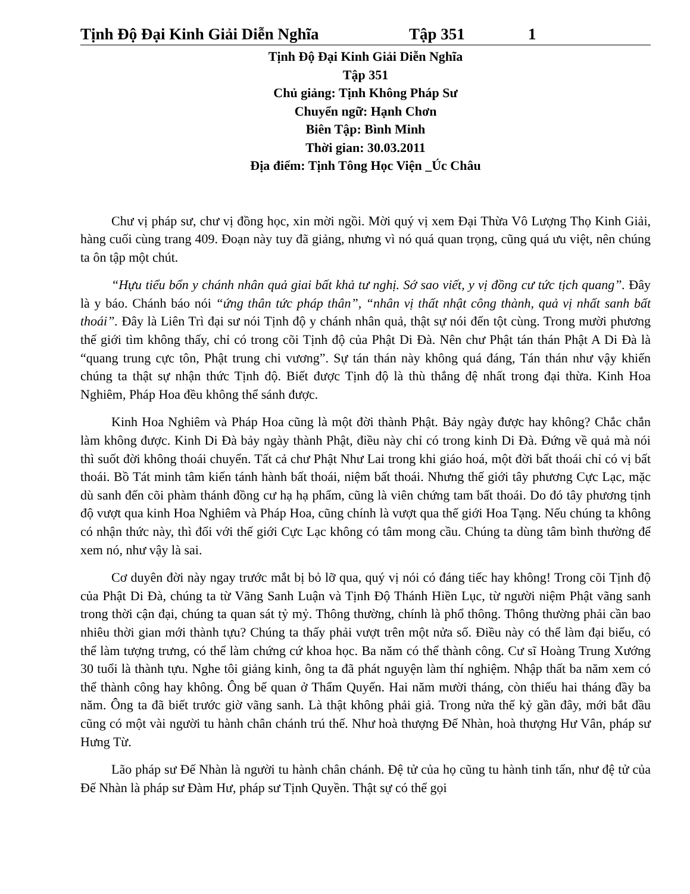Tịnh Độ Đại Kinh Giải Diễn Nghĩa Tập 351 1
Tịnh Độ Đại Kinh Giải Diễn Nghĩa
Tập 351
Chủ giảng: Tịnh Không Pháp Sư
Chuyển ngữ: Hạnh Chơn
Biên Tập: Bình Minh
Thời gian: 30.03.2011
Địa điểm: Tịnh Tông Học Viện _Úc Châu
Chư vị pháp sư, chư vị đồng học, xin mời ngồi. Mời quý vị xem Đại Thừa Vô Lượng Thọ Kinh Giải, hàng cuối cùng trang 409. Đoạn này tuy đã giảng, nhưng vì nó quá quan trọng, cũng quá ưu việt, nên chúng ta ôn tập một chút.
“Hựu tiểu bổn y chánh nhân quả giai bất khả tư nghị. Sớ sao viết, y vị đồng cư tức tịch quang”. Đây là y báo. Chánh báo nói “ứng thân tức pháp thân”, “nhân vị thất nhật công thành, quả vị nhất sanh bất thoái”. Đây là Liên Trì đại sư nói Tịnh độ y chánh nhân quả, thật sự nói đến tột cùng. Trong mười phương thế giới tìm không thấy, chỉ có trong cõi Tịnh độ của Phật Di Đà. Nên chư Phật tán thán Phật A Di Đà là “quang trung cực tôn, Phật trung chi vương”. Sự tán thán này không quá đáng, Tán thán như vậy khiến chúng ta thật sự nhận thức Tịnh độ. Biết được Tịnh độ là thù thắng đệ nhất trong đại thừa. Kinh Hoa Nghiêm, Pháp Hoa đều không thể sánh được.
Kinh Hoa Nghiêm và Pháp Hoa cũng là một đời thành Phật. Bảy ngày được hay không? Chắc chắn làm không được. Kinh Di Đà bảy ngày thành Phật, điều này chỉ có trong kinh Di Đà. Đứng về quả mà nói thì suốt đời không thoái chuyển. Tất cả chư Phật Như Lai trong khi giáo hoá, một đời bất thoái chỉ có vị bất thoái. Bồ Tát minh tâm kiến tánh hành bất thoái, niệm bất thoái. Nhưng thế giới tây phương Cực Lạc, mặc dù sanh đến cõi phàm thánh đồng cư hạ hạ phẩm, cũng là viên chứng tam bất thoái. Do đó tây phương tịnh độ vượt qua kinh Hoa Nghiêm và Pháp Hoa, cũng chính là vượt qua thế giới Hoa Tạng. Nếu chúng ta không có nhận thức này, thì đối với thế giới Cực Lạc không có tâm mong cầu. Chúng ta dùng tâm bình thường để xem nó, như vậy là sai.
Cơ duyên đời này ngay trước mắt bị bỏ lỡ qua, quý vị nói có đáng tiếc hay không! Trong cõi Tịnh độ của Phật Di Đà, chúng ta từ Vãng Sanh Luận và Tịnh Độ Thánh Hiền Lục, từ người niệm Phật vãng sanh trong thời cận đại, chúng ta quan sát tỷ mỷ. Thông thường, chính là phổ thông. Thông thường phải cần bao nhiêu thời gian mới thành tựu? Chúng ta thấy phải vượt trên một nửa số. Điều này có thể làm đại biểu, có thể làm tượng trưng, có thể làm chứng cứ khoa học. Ba năm có thể thành công. Cư sĩ Hoàng Trung Xướng 30 tuổi là thành tựu. Nghe tôi giảng kinh, ông ta đã phát nguyện làm thí nghiệm. Nhập thất ba năm xem có thể thành công hay không. Ông bế quan ở Thẩm Quyến. Hai năm mười tháng, còn thiếu hai tháng đầy ba năm. Ông ta đã biết trước giờ vãng sanh. Là thật không phải giả. Trong nửa thế kỷ gần đây, mới bắt đầu cũng có một vài người tu hành chân chánh trú thế. Như hoà thượng Đế Nhàn, hoà thượng Hư Vân, pháp sư Hưng Từ.
Lão pháp sư Đế Nhàn là người tu hành chân chánh. Đệ tử của họ cũng tu hành tinh tấn, như đệ tử của Đế Nhàn là pháp sư Đàm Hư, pháp sư Tịnh Quyền. Thật sự có thể gọi